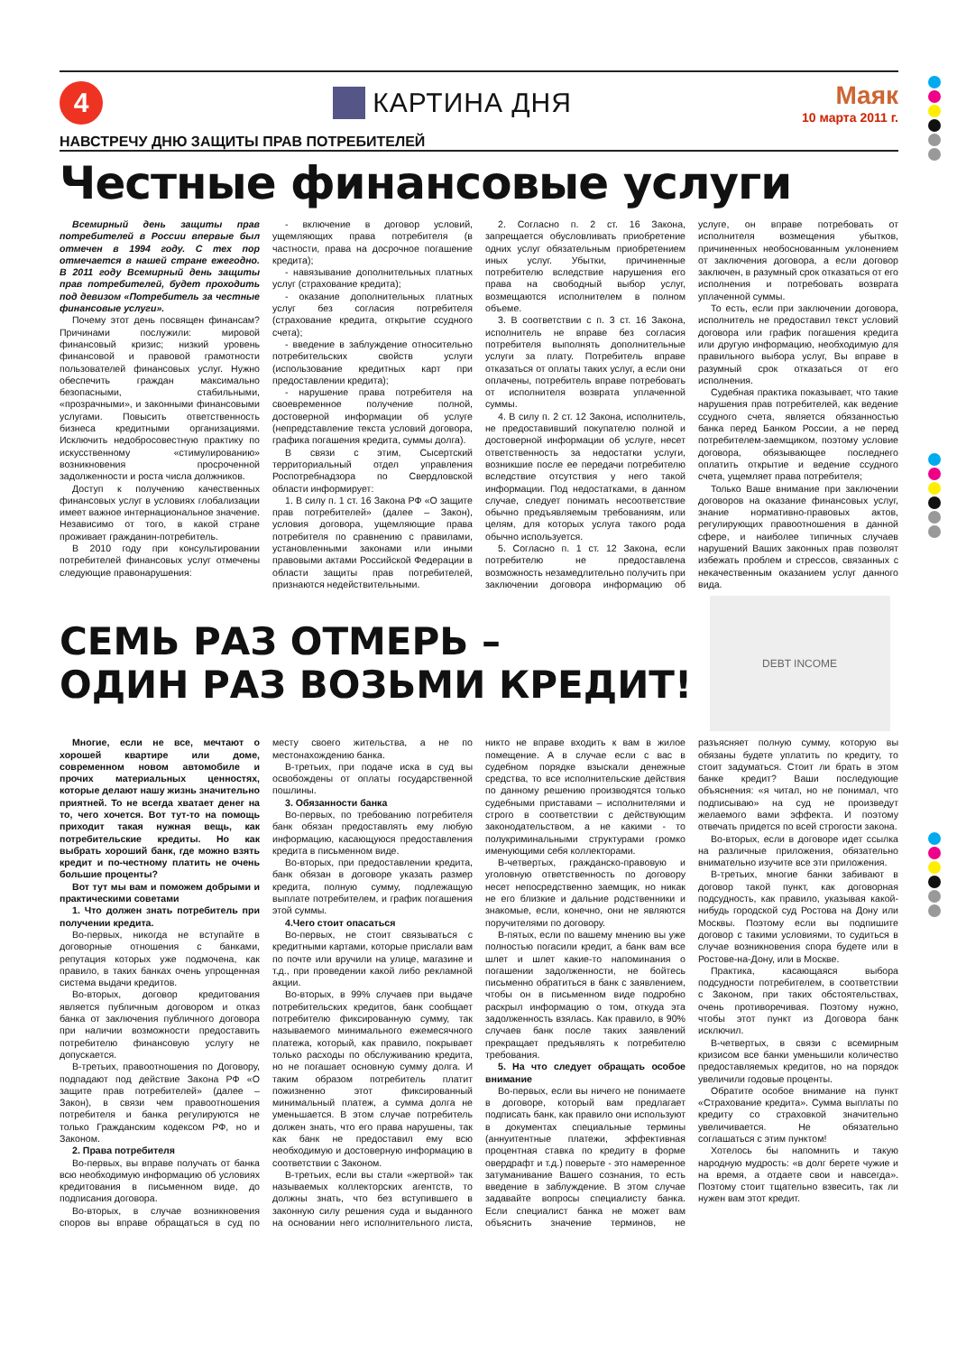4
КАРТИНА ДНЯ
Маяк
10 марта 2011 г.
НАВСТРЕЧУ ДНЮ ЗАЩИТЫ ПРАВ ПОТРЕБИТЕЛЕЙ
Честные финансовые услуги
Всемирный день защиты прав потребителей в России впервые был отмечен в 1994 году. С тех пор отмечается в нашей стране ежегодно. В 2011 году Всемирный день защиты прав потребителей, будет проходить под девизом «Потребитель за честные финансовые услуги».
Почему этот день посвящен финансам? Причинами послужили: мировой финансовый кризис; низкий уровень финансовой и правовой грамотности пользователей финансовых услуг. Нужно обеспечить граждан максимально безопасными, стабильными, «прозрачными», и законными финансовыми услугами. Повысить ответственность бизнеса кредитными организациями. Исключить недобросовестную практику по искусственному «стимулированию» возникновения просроченной задолженности и роста числа должников.
Доступ к получению качественных финансовых услуг в условиях глобализации имеет важное интернациональное значение. Независимо от того, в какой стране проживает гражданин-потребитель.
В 2010 году при консультировании потребителей финансовых услуг отмечены следующие правонарушения:
- включение в договор условий, ущемляющих права потребителя (в частности, права на досрочное погашение кредита);
- навязывание дополнительных платных услуг (страхование кредита);
- оказание дополнительных платных услуг без согласия потребителя (страхование кредита, открытие ссудного счета);
- введение в заблуждение относительно потребительских свойств услуги (использование кредитных карт при предоставлении кредита);
- нарушение права потребителя на своевременное получение полной, достоверной информации об услуге (непредставление текста условий договора, графика погашения кредита, суммы долга).
В связи с этим, Сысертский территориальный отдел управления Роспотребнадзора по Свердловской области информирует:
1. В силу п. 1 ст. 16 Закона РФ «О защите прав потребителей» (далее – Закон), условия договора, ущемляющие права потребителя по сравнению с правилами, установленными законами или иными правовыми актами Российской Федерации в области защиты прав потребителей, признаются недействительными.
2. Согласно п. 2 ст. 16 Закона, запрещается обусловливать приобретение одних услуг обязательным приобретением иных услуг. Убытки, причиненные потребителю вследствие нарушения его права на свободный выбор услуг, возмещаются исполнителем в полном объеме.
3. В соответствии с п. 3 ст. 16 Закона, исполнитель не вправе без согласия потребителя выполнять дополнительные услуги за плату. Потребитель вправе отказаться от оплаты таких услуг, а если они оплачены, потребитель вправе потребовать от исполнителя возврата уплаченной суммы.
4. В силу п. 2 ст. 12 Закона, исполнитель, не предоставивший покупателю полной и достоверной информации об услуге, несет ответственность за недостатки услуги, возникшие после ее передачи потребителю вследствие отсутствия у него такой информации. Под недостатками, в данном случае, следует понимать несоответствие обычно предъявляемым требованиям, или целям, для которых услуга такого рода обычно используется.
5. Согласно п. 1 ст. 12 Закона, если потребителю не предоставлена возможность незамедлительно получить при заключении договора информацию об услуге, он вправе потребовать от исполнителя возмещения убытков, причиненных необоснованным уклонением от заключения договора, а если договор заключен, в разумный срок отказаться от его исполнения и потребовать возврата уплаченной суммы.
То есть, если при заключении договора, исполнитель не предоставил текст условий договора или график погашения кредита или другую информацию, необходимую для правильного выбора услуг, Вы вправе в разумный срок отказаться от его исполнения.
Судебная практика показывает, что такие нарушения прав потребителей, как ведение ссудного счета, является обязанностью банка перед Банком России, а не перед потребителем-заемщиком, поэтому условие договора, обязывающее последнего оплатить открытие и ведение ссудного счета, ущемляет права потребителя;
Только Ваше внимание при заключении договоров на оказание финансовых услуг, знание нормативно-правовых актов, регулирующих правоотношения в данной сфере, и наиболее типичных случаев нарушений Ваших законных прав позволят избежать проблем и стрессов, связанных с некачественным оказанием услуг данного вида.
СЕМЬ РАЗ ОТМЕРЬ –
ОДИН РАЗ ВОЗЬМИ КРЕДИТ!
DEBT INCOME
Многие, если не все, мечтают о хорошей квартире или доме, современном новом автомобиле и прочих материальных ценностях, которые делают нашу жизнь значительно приятней. То не всегда хватает денег на то, чего хочется. Вот тут-то на помощь приходит такая нужная вещь, как потребительские кредиты. Но как выбрать хороший банк, где можно взять кредит и по-честному платить не очень большие проценты?
Вот тут мы вам и поможем добрыми и практическими советами
1. Что должен знать потребитель при получении кредита.
Во-первых, никогда не вступайте в договорные отношения с банками, репутация которых уже подмочена, как правило, в таких банках очень упрощенная система выдачи кредитов.
Во-вторых, договор кредитования является публичным договором и отказ банка от заключения публичного договора при наличии возможности предоставить потребителю финансовую услугу не допускается.
В-третьих, правоотношения по Договору, подпадают под действие Закона РФ «О защите прав потребителей» (далее – Закон), в связи чем правоотношения потребителя и банка регулируются не только Гражданским кодексом РФ, но и Законом.
2. Права потребителя
Во-первых, вы вправе получать от банка всю необходимую информацию об условиях кредитования в письменном виде, до подписания договора.
Во-вторых, в случае возникновения споров вы вправе обращаться в суд по месту своего жительства, а не по местонахождению банка.
В-третьих, при подаче иска в суд вы освобождены от оплаты государственной пошлины.
3. Обязанности банка
Во-первых, по требованию потребителя банк обязан предоставлять ему любую информацию, касающуюся предоставления кредита в письменном виде.
Во-вторых, при предоставлении кредита, банк обязан в договоре указать размер кредита, полную сумму, подлежащую выплате потребителем, и график погашения этой суммы.
4.Чего стоит опасаться
Во-первых, не стоит связываться с кредитными картами, которые прислали вам по почте или вручили на улице, магазине и т.д., при проведении какой либо рекламной акции.
Во-вторых, в 99% случаев при выдаче потребительских кредитов, банк сообщает потребителю фиксированную сумму, так называемого минимального ежемесячного платежа, который, как правило, покрывает только расходы по обслуживанию кредита, но не погашает основную сумму долга. И таким образом потребитель платит пожизненно этот фиксированный минимальный платеж, а сумма долга не уменьшается. В этом случае потребитель должен знать, что его права нарушены, так как банк не предоставил ему всю необходимую и достоверную информацию в соответствии с Законом.
В-третьих, если вы стали «жертвой» так называемых коллекторских агентств, то должны знать, что без вступившего в законную силу решения суда и выданного на основании него исполнительного листа, никто не вправе входить к вам в жилое помещение. А в случае если с вас в судебном порядке взыскали денежные средства, то все исполнительские действия по данному решению производятся только судебными приставами – исполнителями и строго в соответствии с действующим законодательством, а не какими - то полукриминальными структурами громко именующими себя коллекторами.
В-четвертых, гражданско-правовую и уголовную ответственность по договору несет непосредственно заемщик, но никак не его близкие и дальние родственники и знакомые, если, конечно, они не являются поручителями по договору.
В-пятых, если по вашему мнению вы уже полностью погасили кредит, а банк вам все шлет и шлет какие-то напоминания о погашении задолженности, не бойтесь письменно обратиться в банк с заявлением, чтобы он в письменном виде подробно раскрыл информацию о том, откуда эта задолженность взялась. Как правило, в 90% случаев банк после таких заявлений прекращает предъявлять к потребителю требования.
5. На что следует обращать особое внимание
Во-первых, если вы ничего не понимаете в договоре, который вам предлагает подписать банк, как правило они используют в документах специальные термины (аннуитентные платежи, эффективная процентная ставка по кредиту в форме овердрафт и т.д.) поверьте - это намеренное затуманивание Вашего сознания, то есть введение в заблуждение. В этом случае задавайте вопросы специалисту банка. Если специалист банка не может вам объяснить значение терминов, не разъясняет полную сумму, которую вы обязаны будете уплатить по кредиту, то стоит задуматься. Стоит ли брать в этом банке кредит? Ваши последующие объяснения: «я читал, но не понимал, что подписываю» на суд не произведут желаемого вами эффекта. И поэтому отвечать придется по всей строгости закона.
Во-вторых, если в договоре идет ссылка на различные приложения, обязательно внимательно изучите все эти приложения.
В-третьих, многие банки забивают в договор такой пункт, как договорная подсудность, как правило, указывая какой-нибудь городской суд Ростова на Дону или Москвы. Поэтому если вы подпишите договор с такими условиями, то судиться в случае возникновения спора будете или в Ростове-на-Дону, или в Москве.
Практика, касающаяся выбора подсудности потребителем, в соответствии с Законом, при таких обстоятельствах, очень противоречивая. Поэтому нужно, чтобы этот пункт из Договора банк исключил.
В-четвертых, в связи с всемирным кризисом все банки уменьшили количество предоставляемых кредитов, но на порядок увеличили годовые проценты.
Обратите особое внимание на пункт «Страхование кредита». Сумма выплаты по кредиту со страховкой значительно увеличивается. Не обязательно соглашаться с этим пунктом!
Хотелось бы напомнить и такую народную мудрость: «в долг берете чужие и на время, а отдаете свои и навсегда». Поэтому стоит тщательно взвесить, так ли нужен вам этот кредит.